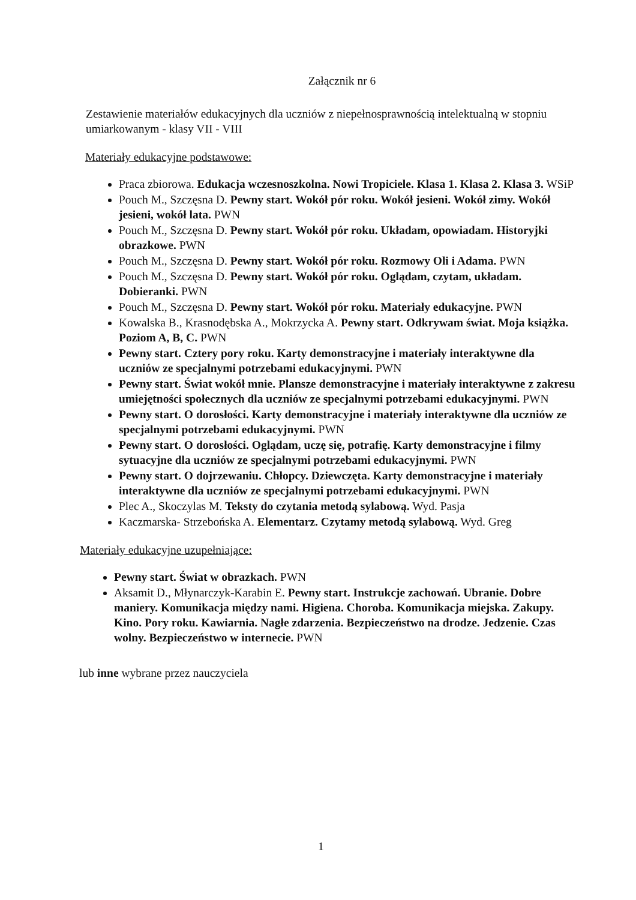Załącznik nr 6
Zestawienie materiałów edukacyjnych dla uczniów z niepełnosprawnością intelektualną w stopniu umiarkowanym - klasy VII - VIII
Materiały edukacyjne podstawowe:
Praca zbiorowa. Edukacja wczesnoszkolna. Nowi Tropiciele. Klasa 1. Klasa 2. Klasa 3. WSiP
Pouch M., Szczęsna D. Pewny start. Wokół pór roku. Wokół jesieni. Wokół zimy. Wokół jesieni, wokół lata. PWN
Pouch M., Szczęsna D. Pewny start. Wokół pór roku. Układam, opowiadam. Historyjki obrazkowe. PWN
Pouch M., Szczęsna D. Pewny start. Wokół pór roku. Rozmowy Oli i Adama. PWN
Pouch M., Szczęsna D. Pewny start. Wokół pór roku. Oglądam, czytam, układam. Dobieranki. PWN
Pouch M., Szczęsna D. Pewny start. Wokół pór roku. Materiały edukacyjne. PWN
Kowalska B., Krasnodębska A., Mokrzycka A. Pewny start. Odkrywam świat. Moja książka. Poziom A, B, C. PWN
Pewny start. Cztery pory roku. Karty demonstracyjne i materiały interaktywne dla uczniów ze specjalnymi potrzebami edukacyjnymi. PWN
Pewny start. Świat wokół mnie. Plansze demonstracyjne i materiały interaktywne z zakresu umiejętności społecznych dla uczniów ze specjalnymi potrzebami edukacyjnymi. PWN
Pewny start. O dorosłości. Karty demonstracyjne i materiały interaktywne dla uczniów ze specjalnymi potrzebami edukacyjnymi. PWN
Pewny start. O dorosłości. Oglądam, uczę się, potrafię. Karty demonstracyjne i filmy sytuacyjne dla uczniów ze specjalnymi potrzebami edukacyjnymi. PWN
Pewny start. O dojrzewaniu. Chłopcy. Dziewczęta. Karty demonstracyjne i materiały interaktywne dla uczniów ze specjalnymi potrzebami edukacyjnymi. PWN
Plec A., Skoczylas M. Teksty do czytania metodą sylabową. Wyd. Pasja
Kaczmarska- Strzebońska A. Elementarz. Czytamy metodą sylabową. Wyd. Greg
Materiały edukacyjne uzupełniające:
Pewny start. Świat w obrazkach. PWN
Aksamit D., Młynarczyk-Karabin E. Pewny start. Instrukcje zachowań. Ubranie. Dobre maniery. Komunikacja między nami. Higiena. Choroba. Komunikacja miejska. Zakupy. Kino. Pory roku. Kawiarnia. Nagłe zdarzenia. Bezpieczeństwo na drodze. Jedzenie. Czas wolny. Bezpieczeństwo w internecie. PWN
lub inne wybrane przez nauczyciela
1